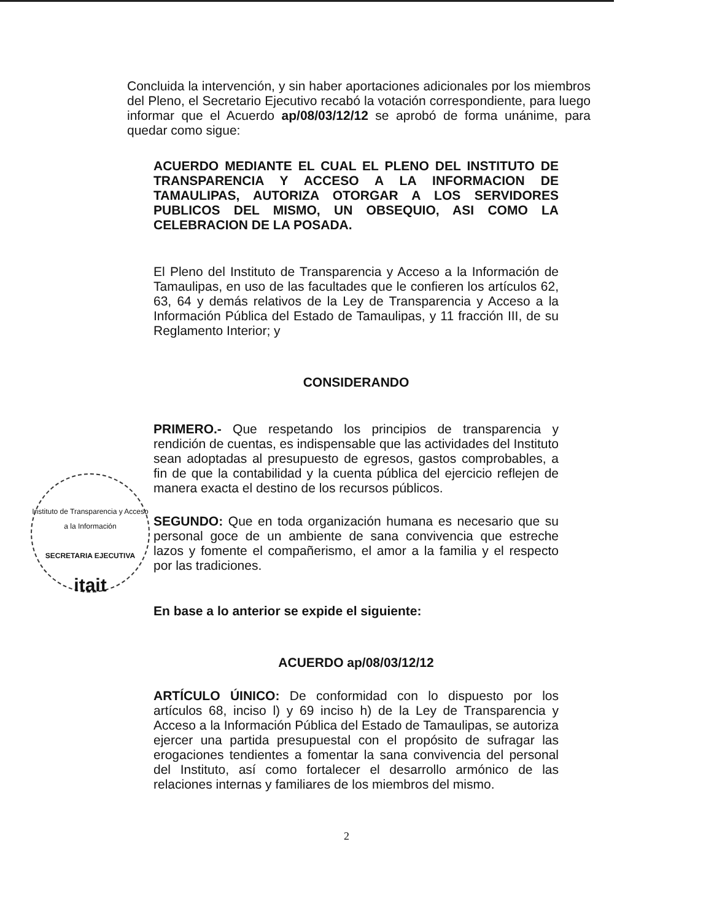Concluida la intervención, y sin haber aportaciones adicionales por los miembros del Pleno, el Secretario Ejecutivo recabó la votación correspondiente, para luego informar que el Acuerdo ap/08/03/12/12 se aprobó de forma unánime, para quedar como sigue:
ACUERDO MEDIANTE EL CUAL EL PLENO DEL INSTITUTO DE TRANSPARENCIA Y ACCESO A LA INFORMACION DE TAMAULIPAS, AUTORIZA OTORGAR A LOS SERVIDORES PUBLICOS DEL MISMO, UN OBSEQUIO, ASI COMO LA CELEBRACION DE LA POSADA.
El Pleno del Instituto de Transparencia y Acceso a la Información de Tamaulipas, en uso de las facultades que le confieren los artículos 62, 63, 64 y demás relativos de la Ley de Transparencia y Acceso a la Información Pública del Estado de Tamaulipas, y 11 fracción III, de su Reglamento Interior; y
CONSIDERANDO
PRIMERO.- Que respetando los principios de transparencia y rendición de cuentas, es indispensable que las actividades del Instituto sean adoptadas al presupuesto de egresos, gastos comprobables, a fin de que la contabilidad y la cuenta pública del ejercicio reflejen de manera exacta el destino de los recursos públicos.
SEGUNDO: Que en toda organización humana es necesario que su personal goce de un ambiente de sana convivencia que estreche lazos y fomente el compañerismo, el amor a la familia y el respecto por las tradiciones.
En base a lo anterior se expide el siguiente:
ACUERDO ap/08/03/12/12
ARTÍCULO ÚINICO: De conformidad con lo dispuesto por los artículos 68, inciso l) y 69 inciso h) de la Ley de Transparencia y Acceso a la Información Pública del Estado de Tamaulipas, se autoriza ejercer una partida presupuestal con el propósito de sufragar las erogaciones tendientes a fomentar la sana convivencia del personal del Instituto, así como fortalecer el desarrollo armónico de las relaciones internas y familiares de los miembros del mismo.
Instituto de Transparencia y Acceso a la Información
SECRETARIA EJECUTIVA
itait
2